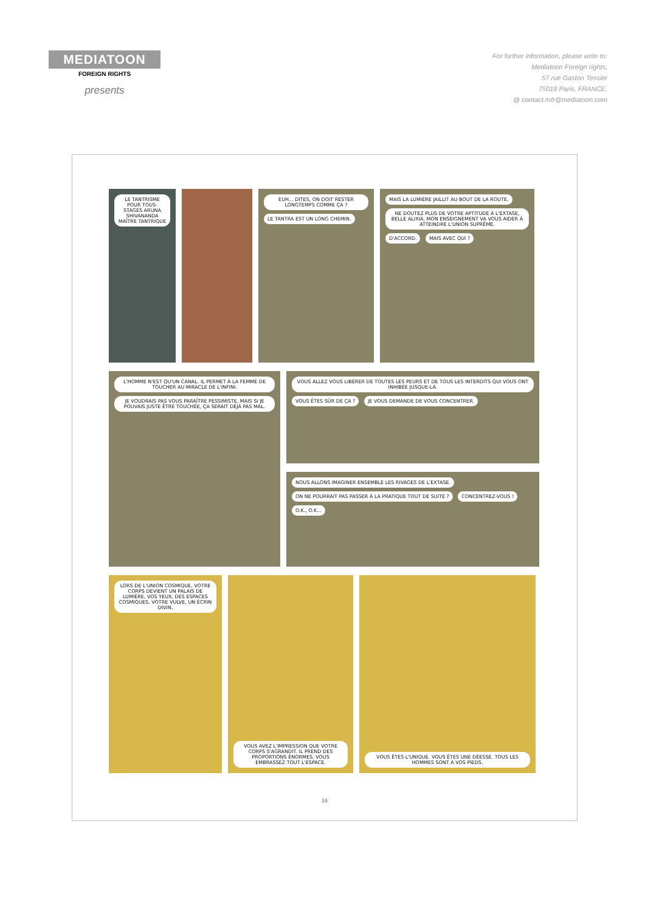MEDIATOON
FOREIGN RIGHTS
presents
For further information, please write to:
Mediatoon Foreign rights,
57 rue Gaston Tessier
75019 Paris, FRANCE.
@ contact.mfr@mediatoon.com
LE TANTRISME POUR TOUS-STAGES ARUNA SHIVANANDA MAÎTRE TANTRIQUE
EUH... DITES, ON DOIT RESTER LONGTEMPS COMME ÇA ? LE TANTRA EST UN LONG CHEMIN.
MAIS LA LUMIÈRE JAILLIT AU BOUT DE LA ROUTE. NE DOUTEZ PLUS DE VOTRE APTITUDE À L'EXTASE, BELLE ALIXIA, MON ENSEIGNEMENT VA VOUS AIDER À ATTEINDRE L'UNION SUPRÊME. D'ACCORD. MAIS AVEC QUI ?
L'HOMME N'EST QU'UN CANAL. IL PERMET À LA FEMME DE TOUCHER AU MIRACLE DE L'INFINI. JE VOUDRAIS PAS VOUS PARAÎTRE PESSIMISTE, MAIS SI JE POUVAIS JUSTE ÊTRE TOUCHÉE, ÇA SERAIT DÉJÀ PAS MAL.
VOUS ALLEZ VOUS LIBÉRER DE TOUTES LES PEURS ET DE TOUS LES INTERDITS QUI VOUS ONT INHIBÉE JUSQUE-LÀ. VOUS ÊTES SÛR DE ÇA ? JE VOUS DEMANDE DE VOUS CONCENTRER.
NOUS ALLONS IMAGINER ENSEMBLE LES RIVAGES DE L'EXTASE. ON NE POURRAIT PAS PASSER À LA PRATIQUE TOUT DE SUITE ? CONCENTREZ-VOUS ! O.K., O.K...
LORS DE L'UNION COSMIQUE, VOTRE CORPS DEVIENT UN PALAIS DE LUMIÈRE, VOS YEUX, DES ESPACES COSMIQUES, VOTRE VULVE, UN ÉCRIN DIVIN.
VOUS AVEZ L'IMPRESSION QUE VOTRE CORPS S'AGRANDIT. IL PREND DES PROPORTIONS ÉNORMES. VOUS EMBRASSEZ TOUT L'ESPACE.
VOUS ÊTES L'UNIQUE. VOUS ÊTES UNE DÉESSE. TOUS LES HOMMES SONT À VOS PIEDS.
16